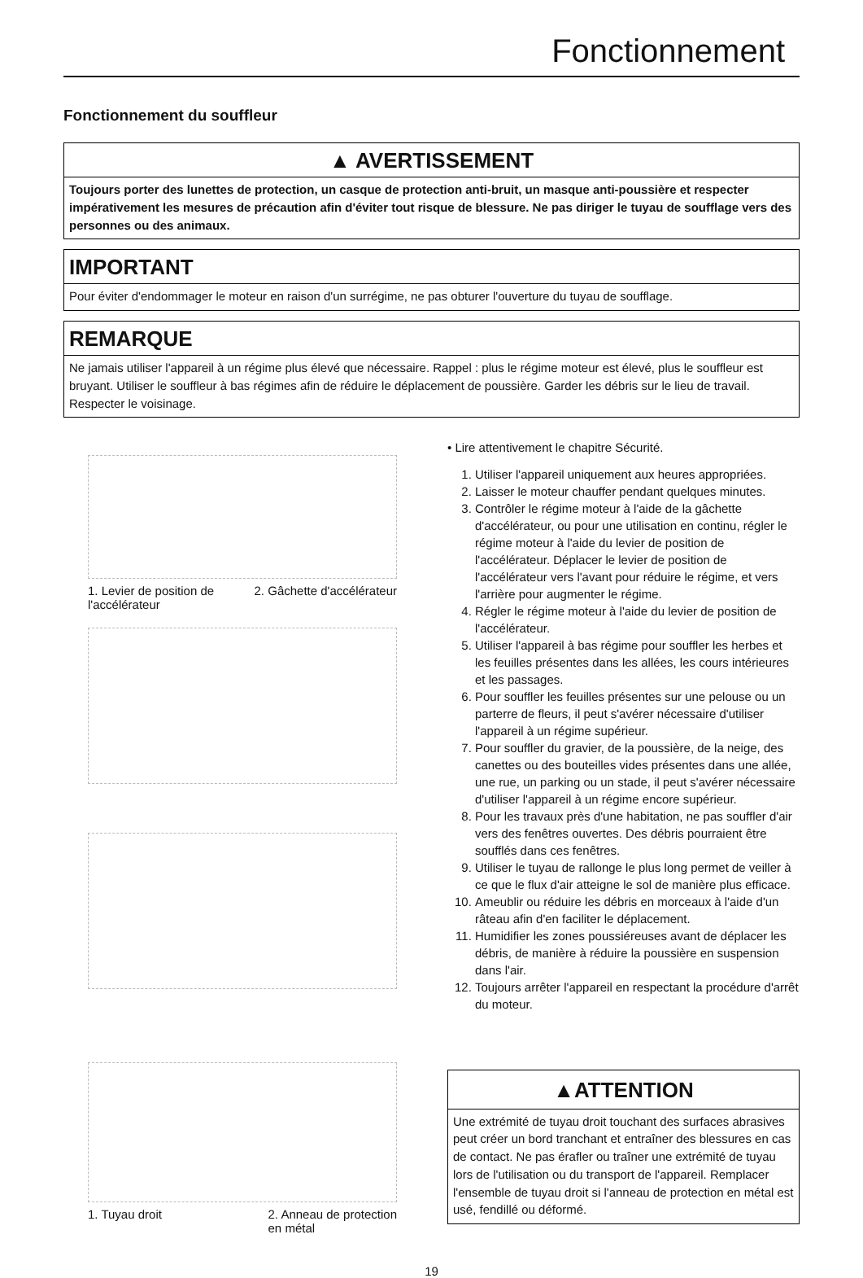Fonctionnement
Fonctionnement du souffleur
▲ AVERTISSEMENT
Toujours porter des lunettes de protection, un casque de protection anti-bruit, un masque anti-poussière et respecter impérativement les mesures de précaution afin d'éviter tout risque de blessure. Ne pas diriger le tuyau de soufflage vers des personnes ou des animaux.
IMPORTANT
Pour éviter d'endommager le moteur en raison d'un surrégime, ne pas obturer l'ouverture du tuyau de soufflage.
REMARQUE
Ne jamais utiliser l'appareil à un régime plus élevé que nécessaire. Rappel : plus le régime moteur est élevé, plus le souffleur est bruyant. Utiliser le souffleur à bas régimes afin de réduire le déplacement de poussière. Garder les débris sur le lieu de travail. Respecter le voisinage.
1. Levier de position de
l'accélérateur 2. Gâchette d'accélérateur
1. Tuyau droit 2. Anneau de protection
en métal
• Lire attentivement le chapitre Sécurité.
1. Utiliser l'appareil uniquement aux heures appropriées.
2. Laisser le moteur chauffer pendant quelques minutes.
3. Contrôler le régime moteur à l'aide de la gâchette d'accélérateur, ou pour une utilisation en continu, régler le régime moteur à l'aide du levier de position de l'accélérateur. Déplacer le levier de position de l'accélérateur vers l'avant pour réduire le régime, et vers l'arrière pour augmenter le régime.
4. Régler le régime moteur à l'aide du levier de position de l'accélérateur.
5. Utiliser l'appareil à bas régime pour souffler les herbes et les feuilles présentes dans les allées, les cours intérieures et les passages.
6. Pour souffler les feuilles présentes sur une pelouse ou un parterre de fleurs, il peut s'avérer nécessaire d'utiliser l'appareil à un régime supérieur.
7. Pour souffler du gravier, de la poussière, de la neige, des canettes ou des bouteilles vides présentes dans une allée, une rue, un parking ou un stade, il peut s'avérer nécessaire d'utiliser l'appareil à un régime encore supérieur.
8. Pour les travaux près d'une habitation, ne pas souffler d'air vers des fenêtres ouvertes. Des débris pourraient être soufflés dans ces fenêtres.
9. Utiliser le tuyau de rallonge le plus long permet de veiller à ce que le flux d'air atteigne le sol de manière plus efficace.
10. Ameublir ou réduire les débris en morceaux à l'aide d'un râteau afin d'en faciliter le déplacement.
11. Humidifier les zones poussiéreuses avant de déplacer les débris, de manière à réduire la poussière en suspension dans l'air.
12. Toujours arrêter l'appareil en respectant la procédure d'arrêt du moteur.
▲ATTENTION
Une extrémité de tuyau droit touchant des surfaces abrasives peut créer un bord tranchant et entraîner des blessures en cas de contact. Ne pas érafler ou traîner une extrémité de tuyau lors de l'utilisation ou du transport de l'appareil. Remplacer l'ensemble de tuyau droit si l'anneau de protection en métal est usé, fendillé ou déformé.
19